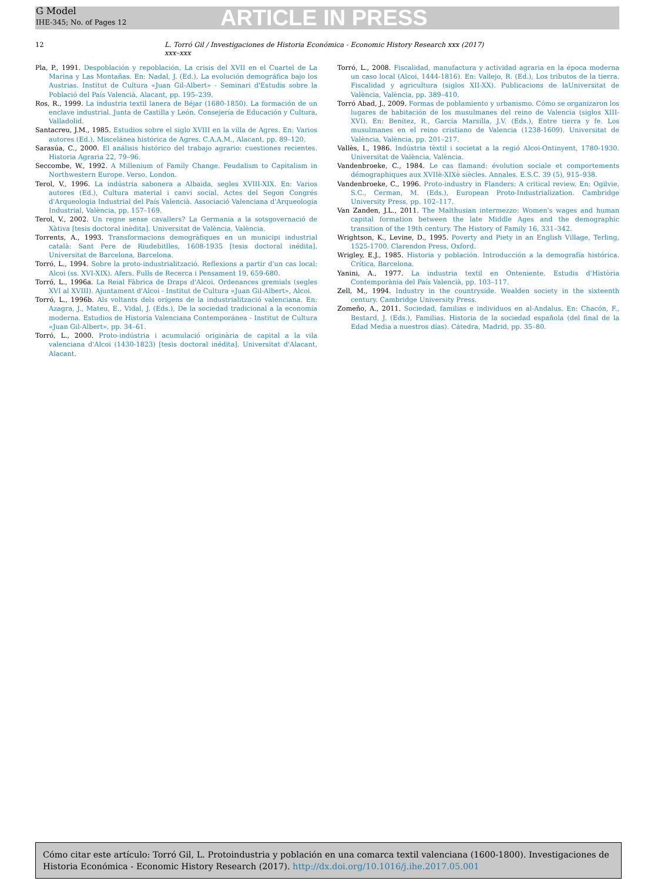G Model
IHE-345; No. of Pages 12
ARTICLE IN PRESS
12 L. Torró Gil / Investigaciones de Historia Económica - Economic History Research xxx (2017) xxx–xxx
Pla, P., 1991. Despoblación y repoblación. La crisis del XVII en el Cuartel de La Marina y Las Montañas. En: Nadal, J. (Ed.), La evolución demográfica bajo los Austrias. Institut de Cultura «Juan Gil-Albert» - Seminari d'Estudis sobre la Població del País Valencià, Alacant, pp. 195–239.
Ros, R., 1999. La industria textil lanera de Béjar (1680-1850). La formación de un enclave industrial. Junta de Castilla y León. Consejería de Educación y Cultura, Valladolid.
Santacreu, J.M., 1985. Estudios sobre el siglo XVIII en la villa de Agres. En: Varios autores (Ed.), Miscelánea histórica de Agres. C.A.A.M., Alacant, pp. 89–120.
Sarasúa, C., 2000. El análisis histórico del trabajo agrario: cuestiones recientes. Historia Agraria 22, 79–96.
Seccombe, W., 1992. A Millenium of Family Change. Feudalism to Capitalism in Northwestern Europe. Verso, London.
Terol, V., 1996. La indústria sabonera a Albaida, segles XVIII-XIX. En: Varios autores (Ed.), Cultura material i canvi social. Actes del Segon Congrés d'Arqueologia Industrial del País Valencià. Associació Valenciana d'Arqueologia Industrial, València, pp. 157–169.
Terol, V., 2002. Un regne sense cavallers? La Germania a la sotsgovernació de Xàtiva [tesis doctoral inèdita]. Universitat de València, València.
Torrents, A., 1993. Transformacions demogràfiques en un municipi industrial català: Sant Pere de Riudebitlles, 1608-1935 [tesis doctoral inédita]. Universitat de Barcelona, Barcelona.
Torró, L., 1994. Sobre la proto-industrialització. Reflexions a partir d'un cas local: Alcoi (ss. XVI-XIX). Afers. Fulls de Recerca i Pensament 19, 659-680.
Torró, L., 1996a. La Reial Fàbrica de Draps d'Alcoi. Ordenances gremials (segles XVI al XVIII). Ajuntament d'Alcoi - Institut de Cultura «Juan Gil-Albert», Alcoi.
Torró, L., 1996b. Als voltants dels orígens de la industrialització valenciana. En: Azagra, J., Mateu, E., Vidal, J. (Eds.), De la sociedad tradicional a la economía moderna. Estudios de Historia Valenciana Contemporánea - Institut de Cultura «Juan Gil-Albert», pp. 34–61.
Torró, L., 2000. Proto-indústria i acumulació originària de capital a la vila valenciana d'Alcoi (1430-1823) [tesis doctoral inédita]. Universitat d'Alacant, Alacant.
Torró, L., 2008. Fiscalidad, manufactura y actividad agraria en la época moderna un caso local (Alcoi, 1444-1816). En: Vallejo, R. (Ed.), Los tributos de la tierra. Fiscalidad y agricultura (siglos XII-XX). Publicacions de laUniversitat de València, València, pp. 389–410.
Torró Abad, J., 2009. Formas de poblamiento y urbanismo. Cómo se organizaron los lugares de habitación de los musulmanes del reino de Valencia (siglos XIII-XVI). En: Benítez, R., García Marsilla, J.V. (Eds.), Entre tierra y fe. Los musulmanes en el reino cristiano de Valencia (1238-1609). Universitat de València, València, pp. 201–217.
Vallès, I., 1986. Indústria tèxtil i societat a la regió Alcoi-Ontinyent, 1780-1930. Universitat de València, València.
Vandenbroeke, C., 1984. Le cas flamand: évolution sociale et comportements démographiques aux XVIIè-XIXè siècles. Annales. E.S.C. 39 (5), 915–938.
Vandenbroeke, C., 1996. Proto-industry in Flanders: A critical review. En: Ogilvie, S.C., Cerman, M. (Eds.), European Proto-Industrialization. Cambridge University Press, pp. 102–117.
Van Zanden, J.L., 2011. The Malthusian intermezzo: Women's wages and human capital formation between the late Middle Ages and the demographic transition of the 19th century. The History of Family 16, 331–342.
Wrightson, K., Levine, D., 1995. Poverty and Piety in an English Village, Terling, 1525-1700. Clarendon Press, Oxford.
Wrigley, E.J., 1985. Historia y población. Introducción a la demografía histórica. Crítica, Barcelona.
Yanini, A., 1977. La industria textil en Onteniente. Estudis d'Història Contemporània del País Valencià, pp. 103–117.
Zell, M., 1994. Industry in the countryside. Wealden society in the sixteenth century. Cambridge University Press.
Zomeño, A., 2011. Sociedad, familias e individuos en al-Andalus. En: Chacón, F., Bestard, J. (Eds.), Familias. Historia de la sociedad española (del final de la Edad Media a nuestros días). Cátedra, Madrid, pp. 35–80.
Cómo citar este artículo: Torró Gil, L. Protoindustria y población en una comarca textil valenciana (1600-1800). Investigaciones de Historia Económica - Economic History Research (2017). http://dx.doi.org/10.1016/j.ihe.2017.05.001